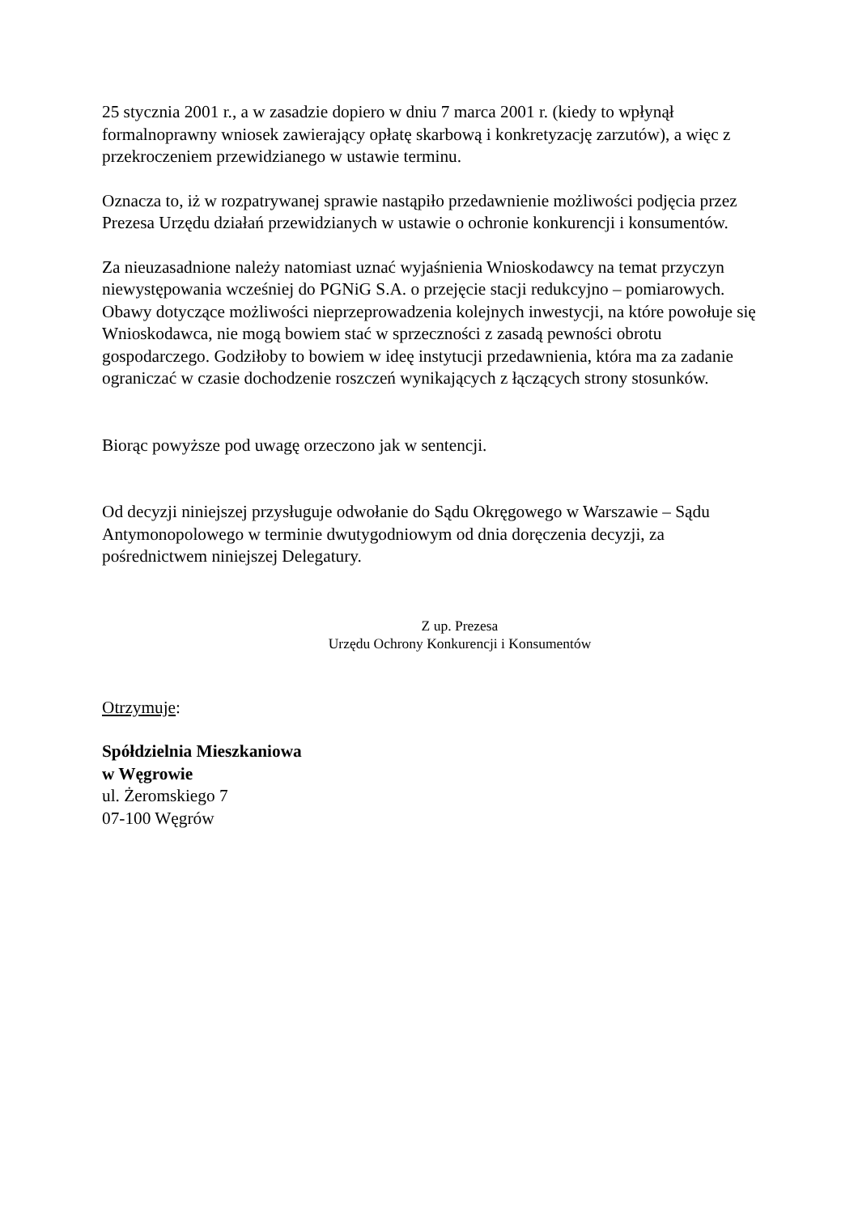25 stycznia 2001 r., a w zasadzie dopiero w dniu 7 marca 2001 r. (kiedy to wpłynął formalnoprawny wniosek zawierający opłatę skarbową i konkretyzację zarzutów), a więc z przekroczeniem przewidzianego w ustawie terminu.
Oznacza to, iż w rozpatrywanej sprawie nastąpiło przedawnienie możliwości podjęcia przez Prezesa Urzędu działań przewidzianych w ustawie o ochronie konkurencji i konsumentów.
Za nieuzasadnione należy natomiast uznać wyjaśnienia Wnioskodawcy na temat przyczyn niewystępowania wcześniej do PGNiG S.A. o przejęcie stacji redukcyjno – pomiarowych. Obawy dotyczące możliwości nieprzeprowadzenia kolejnych inwestycji, na które powołuje się Wnioskodawca, nie mogą bowiem stać w sprzeczności z zasadą pewności obrotu gospodarczego. Godziłoby to bowiem w ideę instytucji przedawnienia, która ma za zadanie ograniczać w czasie dochodzenie roszczeń wynikających z łączących strony stosunków.
Biorąc powyższe pod uwagę orzeczono jak w sentencji.
Od decyzji niniejszej przysługuje odwołanie do Sądu Okręgowego w Warszawie – Sądu Antymonopolowego w terminie dwutygodniowym od dnia doręczenia decyzji, za pośrednictwem niniejszej Delegatury.
Z up. Prezesa
Urzędu Ochrony Konkurencji i Konsumentów
Otrzymuje:
Spółdzielnia Mieszkaniowa
w Węgrowie
ul. Żeromskiego 7
07-100 Węgrów